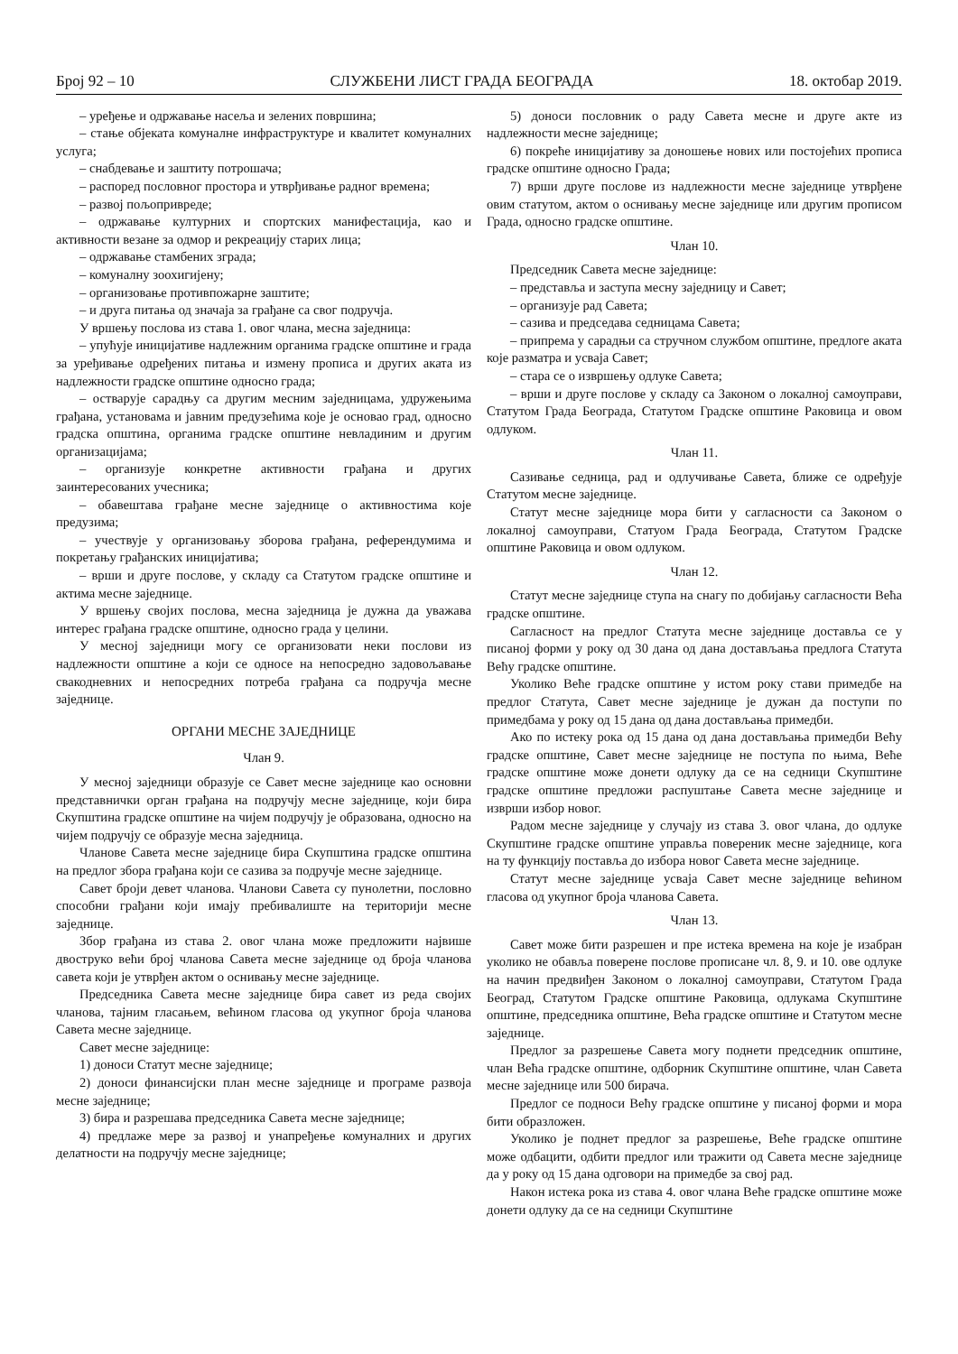Број 92 – 10 СЛУЖБЕНИ ЛИСТ ГРАДА БЕОГРАДА 18. октобар 2019.
– уређење и одржавање насеља и зелених површина;
– стање објеката комуналне инфраструктуре и квалитет комуналних услуга;
– снабдевање и заштиту потрошача;
– распоред пословног простора и утврђивање радног времена;
– развој пољопривреде;
– одржавање културних и спортских манифестација, као и активности везане за одмор и рекреацију старих лица;
– одржавање стамбених зграда;
– комуналну зоохигијену;
– организовање противпожарне заштите;
– и друга питања од значаја за грађане са свог подручја.
У вршењу послова из става 1. овог члана, месна заједница:
– упућује иницијативе надлежним органима градске општине и града за уређивање одређених питања и измену прописа и других аката из надлежности градске општине односно града;
– остварује сарадњу са другим месним заједницама, удружењима грађана, установама и јавним предузећима које је основао град, односно градска општина, органима градске општине невладиним и другим организацијама;
– организује конкретне активности грађана и других заинтересованих учесника;
– обавештава грађане месне заједнице о активностима које предузима;
– учествује у организовању зборова грађана, референдумима и покретању грађанских иницијатива;
– врши и друге послове, у складу са Статутом градске општине и актима месне заједнице.
У вршењу својих послова, месна заједница је дужна да уважава интерес грађана градске општине, односно града у целини.
У месној заједници могу се организовати неки послови из надлежности општине а који се односе на непосредно задовољавање свакодневних и непосредних потреба грађана са подручја месне заједнице.
ОРГАНИ МЕСНЕ ЗАЈЕДНИЦЕ
Члан 9.
У месној заједници образује се Савет месне заједнице као основни представнички орган грађана на подручју месне заједнице, који бира Скупштина градске општине на чијем подручју је образована, односно на чијем подручју се образује месна заједница.
Чланове Савета месне заједнице бира Скупштина градске општина на предлог збора грађана који се сазива за подручје месне заједнице.
Савет броји девет чланова. Чланови Савета су пунолетни, пословно способни грађани који имају пребивалиште на територији месне заједнице.
Збор грађана из става 2. овог члана може предложити највише двоструко већи број чланова Савета месне заједнице од броја чланова савета који је утврђен актом о оснивању месне заједнице.
Председника Савета месне заједнице бира савет из реда својих чланова, тајним гласањем, већином гласова од укупног броја чланова Савета месне заједнице.
Савет месне заједнице:
1) доноси Статут месне заједнице;
2) доноси финансијски план месне заједнице и програме развоја месне заједнице;
3) бира и разрешава председника Савета месне заједнице;
4) предлаже мере за развој и унапређење комуналних и других делатности на подручју месне заједнице;
5) доноси пословник о раду Савета месне и друге акте из надлежности месне заједнице;
6) покреће иницијативу за доношење нових или постојећих прописа градске општине односно Града;
7) врши друге послове из надлежности месне заједнице утврђене овим статутом, актом о оснивању месне заједнице или другим прописом Града, односно градске општине.
Члан 10.
Председник Савета месне заједнице:
– представља и заступа месну заједницу и Савет;
– организује рад Савета;
– сазива и председава седницама Савета;
– припрема у сарадњи са стручном службом општине, предлоге аката које разматра и усваја Савет;
– стара се о извршењу одлуке Савета;
– врши и друге послове у складу са Законом о локалној самоуправи, Статутом Града Београда, Статутом Градске општине Раковица и овом одлуком.
Члан 11.
Сазивање седница, рад и одлучивање Савета, ближе се одређује Статутом месне заједнице.
Статут месне заједнице мора бити у сагласности са Законом о локалној самоуправи, Статуом Града Београда, Статутом Градске општине Раковица и овом одлуком.
Члан 12.
Статут месне заједнице ступа на снагу по добијању сагласности Већа градске општине.
Сагласност на предлог Статута месне заједнице доставља се у писаној форми у року од 30 дана од дана достављања предлога Статута Већу градске општине.
Уколико Веће градске општине у истом року стави примедбе на предлог Статута, Савет месне заједнице је дужан да поступи по примедбама у року од 15 дана од дана достављања примедби.
Ако по истеку рока од 15 дана од дана достављања примедби Већу градске општине, Савет месне заједнице не поступа по њима, Веће градске општине може донети одлуку да се на седници Скупштине градске општине предложи распуштање Савета месне заједнице и изврши избор новог.
Радом месне заједнице у случају из става 3. овог члана, до одлуке Скупштине градске општине управља повереник месне заједнице, кога на ту функцију поставља до избора новог Савета месне заједнице.
Статут месне заједнице усваја Савет месне заједнице већином гласова од укупног броја чланова Савета.
Члан 13.
Савет може бити разрешен и пре истека времена на које је изабран уколико не обавља поверене послове прописане чл. 8, 9. и 10. ове одлуке на начин предвиђен Законом о локалној самоуправи, Статутом Града Београд, Статутом Градске општине Раковица, одлукама Скупштине општине, председника општине, Већа градске општине и Статутом месне заједнице.
Предлог за разрешење Савета могу поднети председник општине, члан Већа градске општине, одборник Скупштине општине, члан Савета месне заједнице или 500 бирача.
Предлог се подноси Већу градске општине у писаној форми и мора бити образложен.
Уколико је поднет предлог за разрешење, Веће градске општине може одбацити, одбити предлог или тражити од Савета месне заједнице да у року од 15 дана одговори на примедбе за свој рад.
Након истека рока из става 4. овог члана Веће градске општине може донети одлуку да се на седници Скупштине